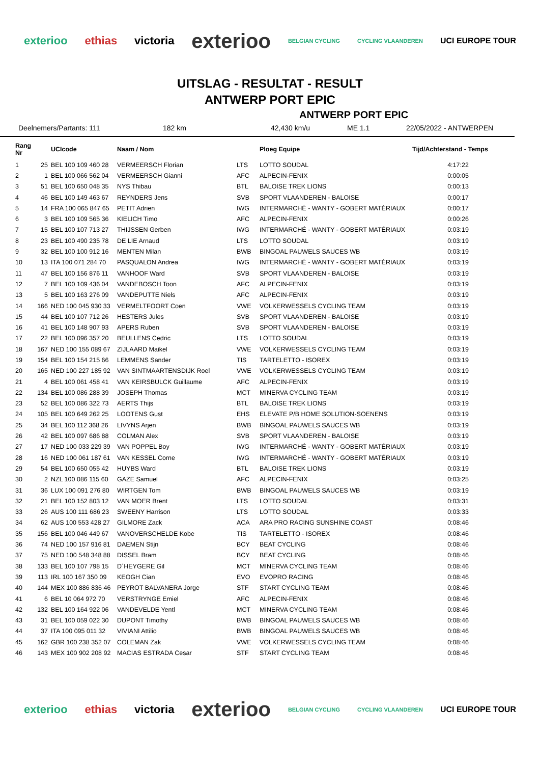exterioo ethias victoria exterioo BELGIAN CYCLING CYCLING VLAANDEREN UCI EUROPE TOUR
UITSLAG - RESULTAT - RESULT
ANTWERP PORT EPIC
ANTWERP PORT EPIC
Deelnemers/Partants: 111 182 km 42,430 km/u ME 1.1 22/05/2022 - ANTWERPEN
| Rang Nr | | UCIcode | Naam / Nom | | Ploeg Equipe | Tijd/Achterstand - Temps |
| --- | --- | --- | --- | --- | --- | --- |
| 1 | 25 | BEL 100 109 460 28 | VERMEERSCH Florian | LTS | LOTTO SOUDAL | 4:17:22 |
| 2 | 1 | BEL 100 066 562 04 | VERMEERSCH Gianni | AFC | ALPECIN-FENIX | 0:00:05 |
| 3 | 51 | BEL 100 650 048 35 | NYS Thibau | BTL | BALOISE TREK LIONS | 0:00:13 |
| 4 | 46 | BEL 100 149 463 67 | REYNDERS Jens | SVB | SPORT VLAANDEREN - BALOISE | 0:00:17 |
| 5 | 14 | FRA 100 065 847 65 | PETIT Adrien | IWG | INTERMARCHÉ - WANTY - GOBERT MATÉRIAUX | 0:00:17 |
| 6 | 3 | BEL 100 109 565 36 | KIELICH Timo | AFC | ALPECIN-FENIX | 0:00:26 |
| 7 | 15 | BEL 100 107 713 27 | THIJSSEN Gerben | IWG | INTERMARCHÉ - WANTY - GOBERT MATÉRIAUX | 0:03:19 |
| 8 | 23 | BEL 100 490 235 78 | DE LIE Arnaud | LTS | LOTTO SOUDAL | 0:03:19 |
| 9 | 32 | BEL 100 100 912 16 | MENTEN Milan | BWB | BINGOAL PAUWELS SAUCES WB | 0:03:19 |
| 10 | 13 | ITA 100 071 284 70 | PASQUALON Andrea | IWG | INTERMARCHÉ - WANTY - GOBERT MATÉRIAUX | 0:03:19 |
| 11 | 47 | BEL 100 156 876 11 | VANHOOF Ward | SVB | SPORT VLAANDEREN - BALOISE | 0:03:19 |
| 12 | 7 | BEL 100 109 436 04 | VANDEBOSCH Toon | AFC | ALPECIN-FENIX | 0:03:19 |
| 13 | 5 | BEL 100 163 276 09 | VANDEPUTTE Niels | AFC | ALPECIN-FENIX | 0:03:19 |
| 14 | 166 | NED 100 045 930 33 | VERMELTFOORT Coen | VWE | VOLKERWESSELS CYCLING TEAM | 0:03:19 |
| 15 | 44 | BEL 100 107 712 26 | HESTERS Jules | SVB | SPORT VLAANDEREN - BALOISE | 0:03:19 |
| 16 | 41 | BEL 100 148 907 93 | APERS Ruben | SVB | SPORT VLAANDEREN - BALOISE | 0:03:19 |
| 17 | 22 | BEL 100 096 357 20 | BEULLENS Cedric | LTS | LOTTO SOUDAL | 0:03:19 |
| 18 | 167 | NED 100 155 089 67 | ZIJLAARD Maikel | VWE | VOLKERWESSELS CYCLING TEAM | 0:03:19 |
| 19 | 154 | BEL 100 154 215 66 | LEMMENS Sander | TIS | TARTELETTO - ISOREX | 0:03:19 |
| 20 | 165 | NED 100 227 185 92 | VAN SINTMAARTENSDIJK Roel | VWE | VOLKERWESSELS CYCLING TEAM | 0:03:19 |
| 21 | 4 | BEL 100 061 458 41 | VAN KEIRSBULCK Guillaume | AFC | ALPECIN-FENIX | 0:03:19 |
| 22 | 134 | BEL 100 086 288 39 | JOSEPH Thomas | MCT | MINERVA CYCLING TEAM | 0:03:19 |
| 23 | 52 | BEL 100 086 322 73 | AERTS Thijs | BTL | BALOISE TREK LIONS | 0:03:19 |
| 24 | 105 | BEL 100 649 262 25 | LOOTENS Gust | EHS | ELEVATE P/B HOME SOLUTION-SOENENS | 0:03:19 |
| 25 | 34 | BEL 100 112 368 26 | LIVYNS Arjen | BWB | BINGOAL PAUWELS SAUCES WB | 0:03:19 |
| 26 | 42 | BEL 100 097 686 88 | COLMAN Alex | SVB | SPORT VLAANDEREN - BALOISE | 0:03:19 |
| 27 | 17 | NED 100 033 229 39 | VAN POPPEL Boy | IWG | INTERMARCHÉ - WANTY - GOBERT MATÉRIAUX | 0:03:19 |
| 28 | 16 | NED 100 061 187 61 | VAN KESSEL Corne | IWG | INTERMARCHÉ - WANTY - GOBERT MATÉRIAUX | 0:03:19 |
| 29 | 54 | BEL 100 650 055 42 | HUYBS Ward | BTL | BALOISE TREK LIONS | 0:03:19 |
| 30 | 2 | NZL 100 086 115 60 | GAZE Samuel | AFC | ALPECIN-FENIX | 0:03:25 |
| 31 | 36 | LUX 100 091 276 80 | WIRTGEN Tom | BWB | BINGOAL PAUWELS SAUCES WB | 0:03:19 |
| 32 | 21 | BEL 100 152 803 12 | VAN MOER Brent | LTS | LOTTO SOUDAL | 0:03:31 |
| 33 | 26 | AUS 100 111 686 23 | SWEENY Harrison | LTS | LOTTO SOUDAL | 0:03:33 |
| 34 | 62 | AUS 100 553 428 27 | GILMORE Zack | ACA | ARA PRO RACING SUNSHINE COAST | 0:08:46 |
| 35 | 156 | BEL 100 046 449 67 | VANOVERSCHELDE Kobe | TIS | TARTELETTO - ISOREX | 0:08:46 |
| 36 | 74 | NED 100 157 916 81 | DAEMEN Stijn | BCY | BEAT CYCLING | 0:08:46 |
| 37 | 75 | NED 100 548 348 88 | DISSEL Bram | BCY | BEAT CYCLING | 0:08:46 |
| 38 | 133 | BEL 100 107 798 15 | D´HEYGERE Gil | MCT | MINERVA CYCLING TEAM | 0:08:46 |
| 39 | 113 | IRL 100 167 350 09 | KEOGH Cian | EVO | EVOPRO RACING | 0:08:46 |
| 40 | 144 | MEX 100 886 836 46 | PEYROT BALVANERA Jorge | STF | START CYCLING TEAM | 0:08:46 |
| 41 | 6 | BEL 10 064 972 70 | VERSTRYNGE Emiel | AFC | ALPECIN-FENIX | 0:08:46 |
| 42 | 132 | BEL 100 164 922 06 | VANDEVELDE Yentl | MCT | MINERVA CYCLING TEAM | 0:08:46 |
| 43 | 31 | BEL 100 059 022 30 | DUPONT Timothy | BWB | BINGOAL PAUWELS SAUCES WB | 0:08:46 |
| 44 | 37 | ITA 100 095 011 32 | VIVIANI Attilio | BWB | BINGOAL PAUWELS SAUCES WB | 0:08:46 |
| 45 | 162 | GBR 100 238 352 07 | COLEMAN Zak | VWE | VOLKERWESSELS CYCLING TEAM | 0:08:46 |
| 46 | 143 | MEX 100 902 208 92 | MACIAS ESTRADA Cesar | STF | START CYCLING TEAM | 0:08:46 |
exterioo ethias victoria exterioo BELGIAN CYCLING CYCLING VLAANDEREN UCI EUROPE TOUR